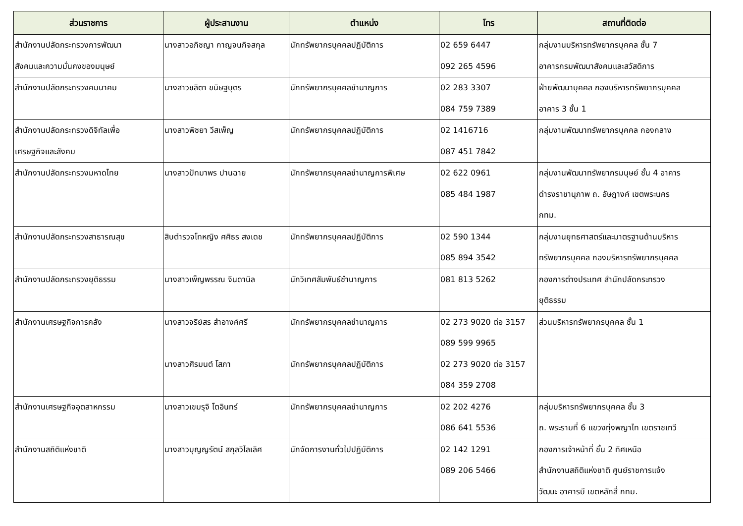| ส่วนราชการ | ผู้ประสานงาน | ตำแหน่ง | โทร | สถานที่ติดต่อ |
| --- | --- | --- | --- | --- |
| สำนักงานปลัดกระทรวงการพัฒนา สังคมและความมั่นคงของมนุษย์ | นางสาวอภิชญา กาญจนกิจสกุล | นักทรัพยากรบุคคลปฏิบัติการ | 02 659 6447 092 265 4596 | กลุ่มงานบริหารทรัพยากรบุคคล ชั้น 7 อาคารกรมพัฒนาสังคมและสวัสดิการ |
| สำนักงานปลัดกระทรวงคมนาคม | นางสาวชลิตา ขนิษฐบุตร | นักทรัพยากรบุคคลชำนาญการ | 02 283 3307 084 759 7389 | ฝ่ายพัฒนาบุคคล กองบริหารทรัพยากรบุคคล อาคาร 3 ชั้น 1 |
| สำนักงานปลัดกระทรวงดิจิทัลเพื่อ เศรษฐกิจและสังคม | นางสาวพิชยา วีสเพ็ญ | นักทรัพยากรบุคคลปฏิบัติการ | 02 1416716 087 451 7842 | กลุ่มงานพัฒนาทรัพยากรบุคคล กองกลาง |
| สำนักงานปลัดกระทรวงมหาดไทย | นางสาวปัทมาพร ปานฉาย | นักทรัพยากรบุคคลชำนาญการพิเศษ | 02 622 0961 085 484 1987 | กลุ่มงานพัฒนาทรัพยากรมนุษย์ ชั้น 4 อาคาร ดำรงราชานุภาพ ถ. อัษฎางค์ เขตพระนคร กทม. |
| สำนักงานปลัดกระทรวงสาธารณสุข | สิบตำรวจโทหญิง ศศิธร สงเดช | นักทรัพยากรบุคคลปฏิบัติการ | 02 590 1344 085 894 3542 | กลุ่มงานยุทธศาสตร์และมาตรฐานด้านบริหาร ทรัพยากรบุคคล กองบริหารทรัพยากรบุคคล |
| สำนักงานปลัดกระทรวงยุติธรรม | นางสาวเพ็ญพรรณ จินดานิล | นักวิเทศสัมพันธ์ชำนาญการ | 081 813 5262 | กองการต่างประเทศ สำนักปลัดกระทรวง ยุติธรรม |
| สำนักงานเศรษฐกิจการคลัง | นางสาวจริย์สร สำอางค์ศรี นางสาวศิรมนต์ โสภา | นักทรัพยากรบุคคลชำนาญการ นักทรัพยากรบุคคลปฏิบัติการ | 02 273 9020 ต่อ 3157 089 599 9965 02 273 9020 ต่อ 3157 084 359 2708 | ส่วนบริหารทรัพยากรบุคคล ชั้น 1 |
| สำนักงานเศรษฐกิจอุตสาหกรรม | นางสาวเขมรุจิ โตอินทร์ | นักทรัพยากรบุคคลชำนาญการ | 02 202 4276 086 641 5536 | กลุ่มบริหารทรัพยากรบุคคล ชั้น 3 ถ. พระรามที่ 6 แขวงทุ่งพญาไท เขตราชเทวี |
| สำนักงานสถิติแห่งชาติ | นางสาวบุญญรัตน์ สกุลวิไลเลิศ | นักจัดการงานทั่วไปปฏิบัติการ | 02 142 1291 089 206 5466 | กองการเจ้าหน้าที่ ชั้น 2 ทิศเหนือ สำนักงานสถิติแห่งชาติ ศูนย์ราชการแจ้ง วัฒนะ อาคารบี เขตหลักสี่ กทม. |